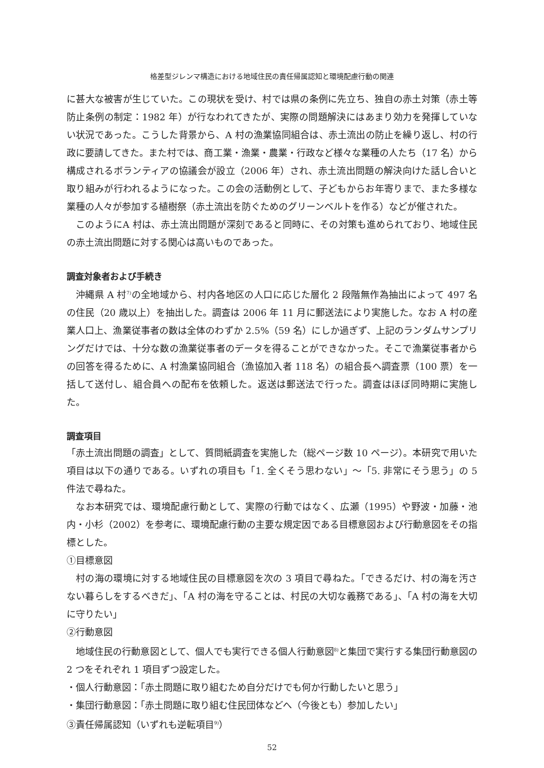格差型ジレンマ構造における地域住民の責任帰属認知と環境配慮行動の関連
に甚大な被害が生じていた。この現状を受け、村では県の条例に先立ち、独自の赤土対策（赤土等防止条例の制定：1982 年）が行なわれてきたが、実際の問題解決にはあまり効力を発揮していない状況であった。こうした背景から、A 村の漁業協同組合は、赤土流出の防止を繰り返し、村の行政に要請してきた。また村では、商工業・漁業・農業・行政など様々な業種の人たち（17 名）から構成されるボランティアの協議会が設立（2006 年）され、赤土流出問題の解決向けた話し合いと取り組みが行われるようになった。この会の活動例として、子どもからお年寄りまで、また多様な業種の人々が参加する植樹祭（赤土流出を防ぐためのグリーンベルトを作る）などが催された。
このようにA 村は、赤土流出問題が深刻であると同時に、その対策も進められており、地域住民の赤土流出問題に対する関心は高いものであった。
調査対象者および手続き
沖縄県 A 村<sup>7)</sup>の全地域から、村内各地区の人口に応じた層化 2 段階無作為抽出によって 497 名の住民（20 歳以上）を抽出した。調査は 2006 年 11 月に郵送法により実施した。なお A 村の産業人口上、漁業従事者の数は全体のわずか 2.5%（59 名）にしか過ぎず、上記のランダムサンプリングだけでは、十分な数の漁業従事者のデータを得ることができなかった。そこで漁業従事者からの回答を得るために、A 村漁業協同組合（漁協加入者 118 名）の組合長へ調査票（100 票）を一括して送付し、組合員への配布を依頼した。返送は郵送法で行った。調査はほぼ同時期に実施した。
調査項目
「赤土流出問題の調査」として、質問紙調査を実施した（総ページ数 10 ページ）。本研究で用いた項目は以下の通りである。いずれの項目も「1. 全くそう思わない」～「5. 非常にそう思う」の 5 件法で尋ねた。
なお本研究では、環境配慮行動として、実際の行動ではなく、広瀬（1995）や野波・加藤・池内・小杉（2002）を参考に、環境配慮行動の主要な規定因である目標意図および行動意図をその指標とした。
①目標意図
村の海の環境に対する地域住民の目標意図を次の 3 項目で尋ねた。「できるだけ、村の海を汚さない暮らしをするべきだ」、「A 村の海を守ることは、村民の大切な義務である」、「A 村の海を大切に守りたい」
②行動意図
地域住民の行動意図として、個人でも実行できる個人行動意図<sup>8)</sup>と集団で実行する集団行動意図の 2 つをそれぞれ 1 項目ずつ設定した。
・個人行動意図：「赤土問題に取り組むため自分だけでも何か行動したいと思う」
・集団行動意図：「赤土問題に取り組む住民団体などへ（今後とも）参加したい」
③責任帰属認知（いずれも逆転項目<sup>9)</sup>）
52